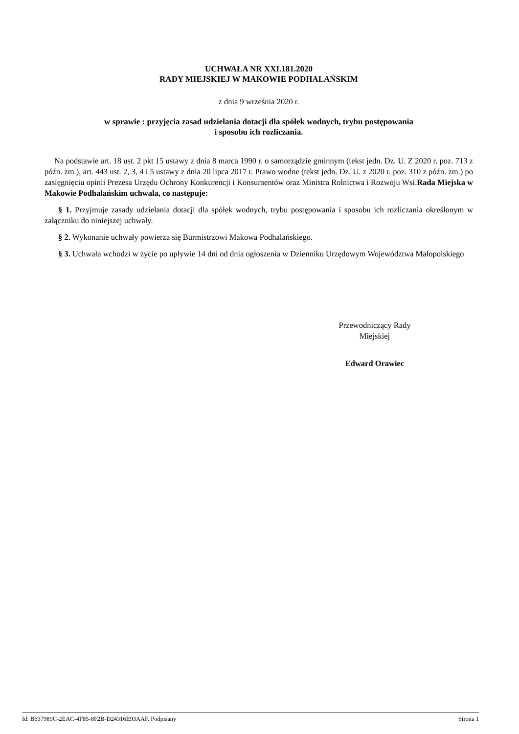UCHWAŁA NR XXI.181.2020
RADY MIEJSKIEJ W MAKOWIE PODHALAŃSKIM
z dnia 9 września 2020 r.
w sprawie : przyjęcia zasad udzielania dotacji dla spółek wodnych, trybu postępowania
i sposobu ich rozliczania.
Na podstawie art. 18 ust. 2 pkt 15 ustawy z dnia 8 marca 1990 r. o samorządzie gminnym (tekst jedn. Dz. U. Z 2020 r. poz. 713 z późn. zm.), art. 443 ust. 2, 3, 4 i 5 ustawy z dnia 20 lipca 2017 r. Prawo wodne (tekst jedn. Dz. U. z 2020 r. poz. 310 z późn. zm.) po zasięgnięciu opinii Prezesa Urzędu Ochrony Konkurencji i Konsumentów oraz Ministra Rolnictwa i Rozwoju Wsi.Rada Miejska w Makowie Podhalańskim uchwala, co następuje:
§ 1. Przyjmuje zasady udzielania dotacji dla spółek wodnych, trybu postępowania i sposobu ich rozliczania określonym w załączniku do niniejszej uchwały.
§ 2. Wykonanie uchwały powierza się Burmistrzowi Makowa Podhalańskiego.
§ 3. Uchwała wchodzi w życie po upływie 14 dni od dnia ogłoszenia w Dzienniku Urzędowym Województwa Małopolskiego
Przewodniczący Rady
Miejskiej
Edward Orawiec
Id: B637989C-2EAC-4F85-8F2B-D24316E93AAF. Podpisany Strona 1